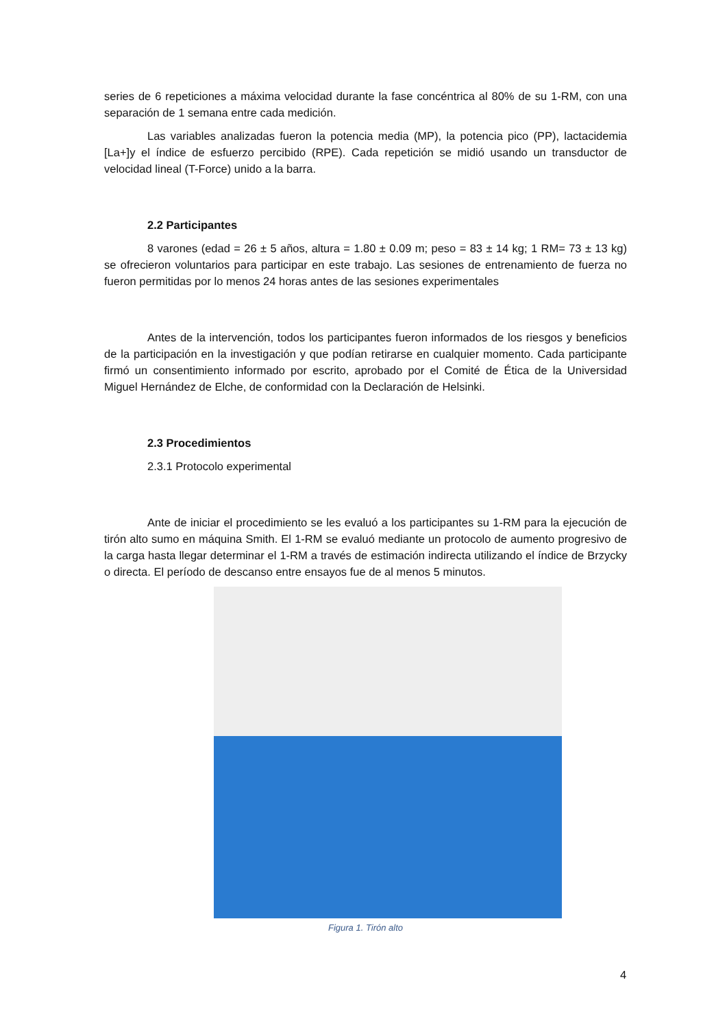series de 6 repeticiones a máxima velocidad durante la fase concéntrica al 80% de su 1-RM, con una separación de 1 semana entre cada medición.
Las variables analizadas fueron la potencia media (MP), la potencia pico (PP), lactacidemia [La+]y el índice de esfuerzo percibido (RPE). Cada repetición se midió usando un transductor de velocidad lineal (T-Force) unido a la barra.
2.2 Participantes
8 varones (edad = 26 ± 5 años, altura = 1.80 ± 0.09 m; peso = 83 ± 14 kg; 1 RM= 73 ± 13 kg) se ofrecieron voluntarios para participar en este trabajo. Las sesiones de entrenamiento de fuerza no fueron permitidas por lo menos 24 horas antes de las sesiones experimentales
Antes de la intervención, todos los participantes fueron informados de los riesgos y beneficios de la participación en la investigación y que podían retirarse en cualquier momento. Cada participante firmó un consentimiento informado por escrito, aprobado por el Comité de Ética de la Universidad Miguel Hernández de Elche, de conformidad con la Declaración de Helsinki.
2.3 Procedimientos
2.3.1 Protocolo experimental
Ante de iniciar el procedimiento se les evaluó a los participantes su 1-RM para la ejecución de tirón alto sumo en máquina Smith. El 1-RM se evaluó mediante un protocolo de aumento progresivo de la carga hasta llegar determinar el 1-RM a través de estimación indirecta utilizando el índice de Brzycky o directa. El período de descanso entre ensayos fue de al menos 5 minutos.
Figura 1. Tirón alto
4